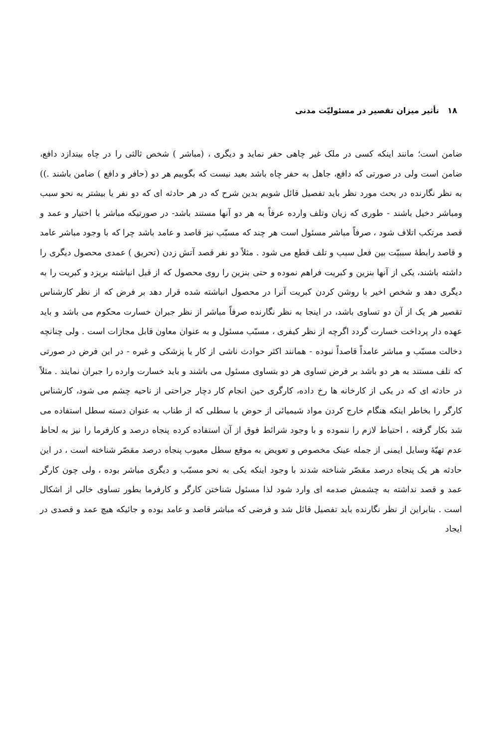۱۸ تأثیر میزان تقصیر در مسئولیّت مدنی
ضامن است؛ مانند اینکه کسی در ملک غیر چاهی حفر نماید و دیگری ، (مباشر ) شخص ثالثی را در چاه بیندازد دافع، ضامن است ولی در صورتی که دافع، جاهل به حفر چاه باشد بعید نیست که بگوییم هر دو (حافر و دافع ) ضامن باشند .)) به نظر نگارنده در بحث مورد نظر باید تفصیل قائل شویم بدین شرح که در هر حادثه ای که دو نفر یا بیشتر به نحو سبب ومباشر دخیل باشند - طوری که زیان وتلف وارده عرفاً به هر دو آنها مستند باشد- در صورتیکه مباشر با اختیار و عمد و قصد مرتکب اتلاف شود ، صرفاً مباشر مسئول است هر چند که مسبّب نیز قاصد و عامد باشد چرا که با وجود مباشر عامد و قاصد رابطهٔ سببیّت بین فعل سبب و تلف قطع می شود . مثلاً دو نفر قصد آتش زدن (تحریق ) عمدی محصول دیگری را داشته باشند، یکی از آنها بنزین و کبریت فراهم نموده و حتی بنزین را روی محصول که از قبل انباشته بریزد و کبریت را به دیگری دهد و شخص اخیر با روشن کردن کبریت آنرا در محصول انباشته شده قرار دهد بر فرض که از نظر کارشناس تقصیر هر یک از آن دو تساوی باشد، در اینجا به نظر نگارنده صرفاً مباشر از نظر جبران خسارت محکوم می باشد و باید عهده دار پرداخت خسارت گردد اگرچه از نظر کیفری ، مسبّب مسئول و به عنوان معاون قابل مجازات است . ولی چنانچه دخالت مسبّب و مباشر عامداً قاصداً نبوده - همانند اکثر حوادث ناشی از کار یا پزشکی و غیره - در این فرض در صورتی که تلف مستند به هر دو باشد بر فرض تساوی هر دو بتساوی مسئول می باشند و باید خسارت وارده را جبران نمایند . مثلاً در حادثه ای که در یکی از کارخانه ها رخ داده، کارگری حین انجام کار دچار جراحتی از ناحیه چشم می شود، کارشناس کارگر را بخاطر اینکه هنگام خارج کردن مواد شیمیائی از حوض با سطلی که از طناب به عنوان دسته سطل استفاده می شد بکار گرفته ، احتیاط لازم را ننموده و با وجود شرائط فوق از آن استفاده کرده پنجاه درصد و کارفرما را نیز به لحاظ عدم تهیّهٔ وسایل ایمنی از جمله عینک مخصوص و تعویض به موقع سطل معیوب پنجاه درصد مقصّر شناخته است ، در این حادثه هر یک پنجاه درصد مقصّر شناخته شدند با وجود اینکه یکی به نحو مسبّب و دیگری مباشر بوده ، ولی چون کارگر عمد و قصد نداشته به چشمش صدمه ای وارد شود لذا مسئول شناختن کارگر و کارفرما بطور تساوی خالی از اشکال است . بنابراین از نظر نگارنده باید تفصیل قائل شد و فرضی که مباشر قاصد و عامد بوده و جائیکه هیچ عمد و قصدی در ایجاد